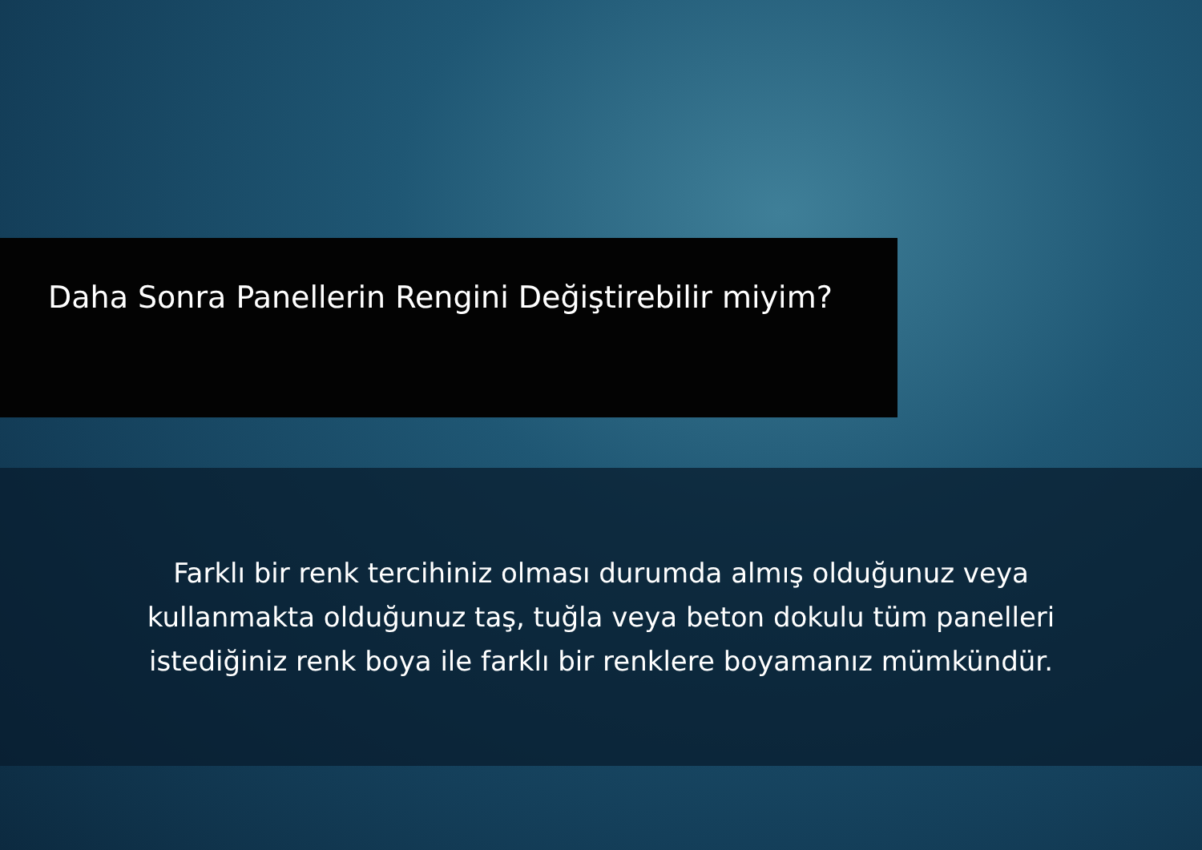Daha Sonra Panellerin Rengini Değiştirebilir miyim?
Farklı bir renk tercihiniz olması durumda almış olduğunuz veya
kullanmakta olduğunuz taş, tuğla veya beton dokulu tüm panelleri
istediğiniz renk boya ile farklı bir renklere boyamanız mümkündür.